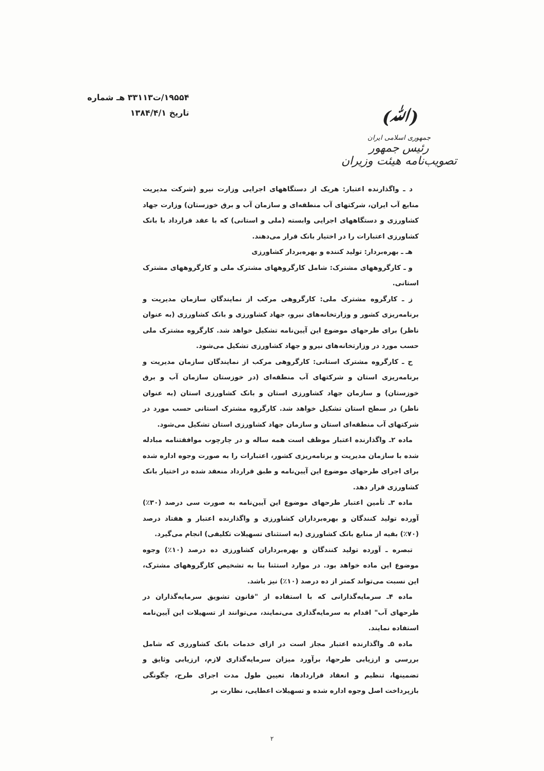۱۹۵۵۴/ت۳۳۱۱۳ هـ شماره
تاریخ ۱۳۸۴/۴/۱
(ﷲ)
جمهوری اسلامی ایران
رئیس جمهور
تصویب‌نامه هیئت وزیران
د ـ واگذارنده اعتبار: هریک از دستگاههای اجرایی وزارت نیرو (شرکت مدیریت منابع آب ایران، شرکتهای آب منطقه‌ای و سازمان آب و برق خوزستان) وزارت جهاد کشاورزی و دستگاههای اجرایی وابسته (ملی و استانی) که با عقد قرارداد با بانک کشاورزی اعتبارات را در اختیار بانک قرار می‌دهند.
هـ ـ بهره‌بردار: تولید کننده و بهره‌بردار کشاورزی
و ـ کارگروههای مشترک: شامل کارگروههای مشترک ملی و کارگروههای مشترک استانی.
ز ـ کارگروه مشترک ملی: کارگروهی مرکب از نمایندگان سازمان مدیریت و برنامه‌ریزی کشور و وزارتخانه‌های نیرو، جهاد کشاورزی و بانک کشاورزی (به عنوان ناظر) برای طرحهای موضوع این آیین‌نامه تشکیل خواهد شد. کارگروه مشترک ملی حسب مورد در وزارتخانه‌های نیرو و جهاد کشاورزی تشکیل می‌شود.
ح ـ کارگروه مشترک استانی: کارگروهی مرکب از نمایندگان سازمان مدیریت و برنامه‌ریزی استان و شرکتهای آب منطقه‌ای (در خوزستان سازمان آب و برق خوزستان) و سازمان جهاد کشاورزی استان و بانک کشاورزی استان (به عنوان ناظر) در سطح استان تشکیل خواهد شد. کارگروه مشترک استانی حسب مورد در شرکتهای آب منطقه‌ای استان و سازمان جهاد کشاورزی استان تشکیل می‌شود.
ماده ۲ـ واگذارنده اعتبار موظف است همه ساله و در چارچوب موافقتنامه مبادله شده با سازمان مدیریت و برنامه‌ریزی کشور، اعتبارات را به صورت وجوه اداره شده برای اجرای طرحهای موضوع این آیین‌نامه و طبق قرارداد منعقد شده در اختیار بانک کشاورزی قرار دهد.
ماده ۳ـ تأمین اعتبار طرحهای موضوع این آیین‌نامه به صورت سی درصد (۳۰٪) آورده تولید کنندگان و بهره‌برداران کشاورزی و واگذارنده اعتبار و هفتاد درصد (۷۰٪) بقیه از منابع بانک کشاورزی (به استثنای تسهیلات تکلیفی) انجام می‌گیرد.
تبصره ـ آورده تولید کنندگان و بهره‌برداران کشاورزی ده درصد (۱۰٪) وجوه موضوع این ماده خواهد بود. در موارد استثنا بنا به تشخیص کارگروههای مشترک، این نسبت می‌تواند کمتر از ده درصد (۱۰٪) نیز باشد.
ماده ۴ـ سرمایه‌گذارانی که با استفاده از "قانون تشویق سرمایه‌گذاران در طرحهای آب" اقدام به سرمایه‌گذاری می‌نمایند، می‌توانند از تسهیلات این آیین‌نامه استفاده نمایند.
ماده ۵ـ واگذارنده اعتبار مجاز است در ازای خدمات بانک کشاورزی که شامل بررسی و ارزیابی طرحها، برآورد میزان سرمایه‌گذاری لازم، ارزیابی وثایق و تضمینها، تنظیم و انعقاد قراردادها، تعیین طول مدت اجرای طرح، چگونگی بازپرداخت اصل وجوه اداره شده و تسهیلات اعطایی، نظارت بر
۲